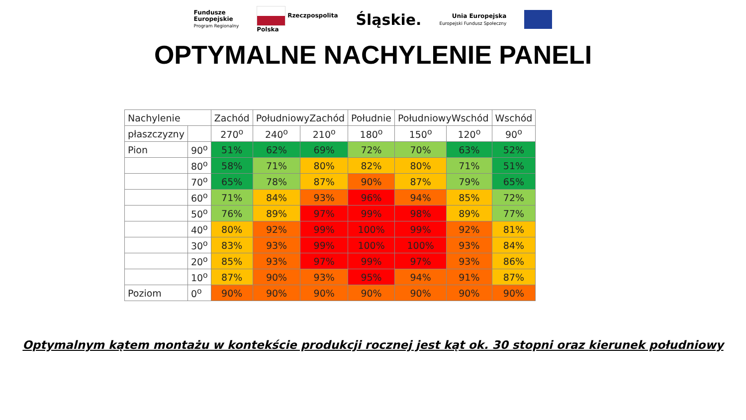Fundusze
Europejskie
Program Regionalny
Rzeczpospolita
Polska
Śląskie.
Unia Europejska
Europejski Fundusz Społeczny
OPTYMALNE NACHYLENIE PANELI
| Nachylenie | | Zachód | PołudniowyZachód | | Południe | PołudniowyWschód | | Wschód |
| --- | --- | --- | --- | --- | --- | --- | --- | --- |
| płaszczyzny | | 270<sup>o</sup> | 240<sup>o</sup> | 210<sup>o</sup> | 180<sup>o</sup> | 150<sup>o</sup> | 120<sup>o</sup> | 90<sup>o</sup> |
| Pion | 90<sup>o</sup> | 51% | 62% | 69% | 72% | 70% | 63% | 52% |
| | 80<sup>o</sup> | 58% | 71% | 80% | 82% | 80% | 71% | 51% |
| | 70<sup>o</sup> | 65% | 78% | 87% | 90% | 87% | 79% | 65% |
| | 60<sup>o</sup> | 71% | 84% | 93% | 96% | 94% | 85% | 72% |
| | 50<sup>o</sup> | 76% | 89% | 97% | 99% | 98% | 89% | 77% |
| | 40<sup>o</sup> | 80% | 92% | 99% | 100% | 99% | 92% | 81% |
| | 30<sup>o</sup> | 83% | 93% | 99% | 100% | 100% | 93% | 84% |
| | 20<sup>o</sup> | 85% | 93% | 97% | 99% | 97% | 93% | 86% |
| | 10<sup>o</sup> | 87% | 90% | 93% | 95% | 94% | 91% | 87% |
| Poziom | 0<sup>o</sup> | 90% | 90% | 90% | 90% | 90% | 90% | 90% |
Optymalnym kątem montażu w kontekście produkcji rocznej jest kąt ok. 30 stopni oraz kierunek południowy